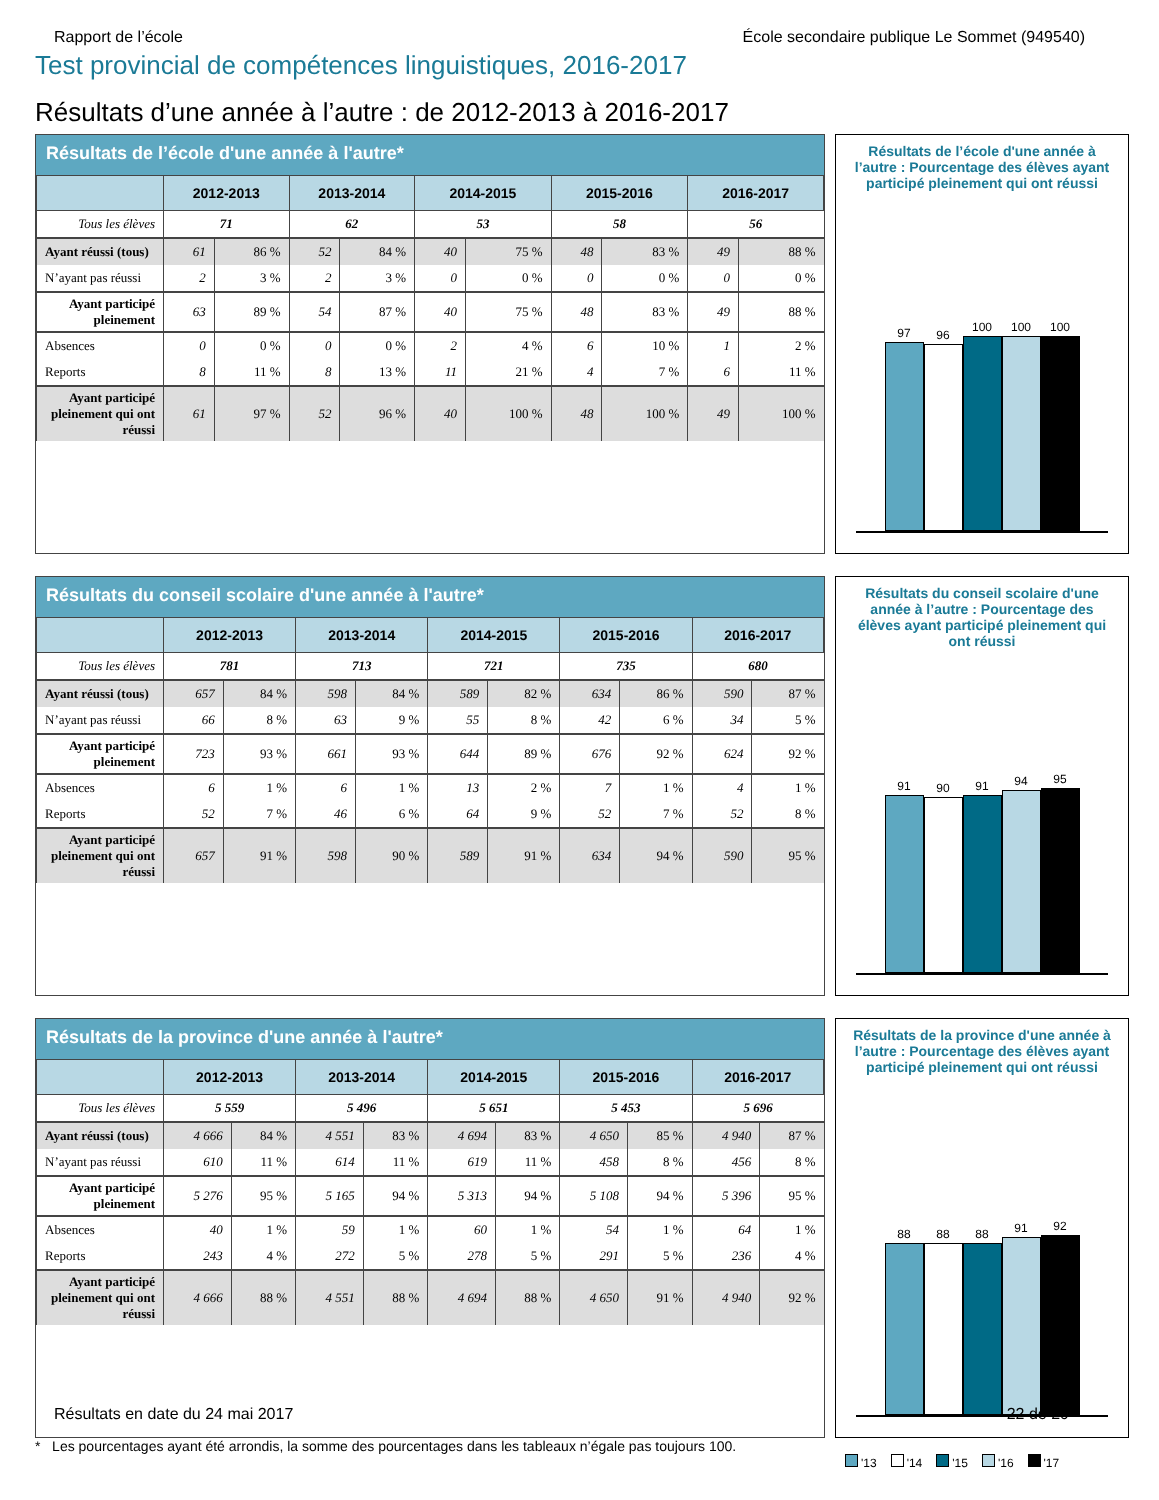Rapport de l’école École secondaire publique Le Sommet (949540)
Test provincial de compétences linguistiques, 2016-2017
Résultats d’une année à l’autre : de 2012-2013 à 2016-2017
Résultats de l’école d'une année à l'autre*
| | 2012-2013 | | 2013-2014 | | 2014-2015 | | 2015-2016 | | 2016-2017 | |
| --- | --- | --- | --- | --- | --- | --- | --- | --- | --- | --- |
| Tous les élèves | 71 | | 62 | | 53 | | 58 | | 56 | |
| Ayant réussi (tous) | 61 | 86 % | 52 | 84 % | 40 | 75 % | 48 | 83 % | 49 | 88 % |
| N’ayant pas réussi | 2 | 3 % | 2 | 3 % | 0 | 0 % | 0 | 0 % | 0 | 0 % |
| Ayant participé pleinement | 63 | 89 % | 54 | 87 % | 40 | 75 % | 48 | 83 % | 49 | 88 % |
| Absences | 0 | 0 % | 0 | 0 % | 2 | 4 % | 6 | 10 % | 1 | 2 % |
| Reports | 8 | 11 % | 8 | 13 % | 11 | 21 % | 4 | 7 % | 6 | 11 % |
| Ayant participé pleinement qui ont réussi | 61 | 97 % | 52 | 96 % | 40 | 100 % | 48 | 100 % | 49 | 100 % |
Résultats de l’école d'une année à l’autre : Pourcentage des élèves ayant participé pleinement qui ont réussi
97
96
100
100
100
Résultats du conseil scolaire d'une année à l'autre*
| | 2012-2013 | | 2013-2014 | | 2014-2015 | | 2015-2016 | | 2016-2017 | |
| --- | --- | --- | --- | --- | --- | --- | --- | --- | --- | --- |
| Tous les élèves | 781 | | 713 | | 721 | | 735 | | 680 | |
| Ayant réussi (tous) | 657 | 84 % | 598 | 84 % | 589 | 82 % | 634 | 86 % | 590 | 87 % |
| N’ayant pas réussi | 66 | 8 % | 63 | 9 % | 55 | 8 % | 42 | 6 % | 34 | 5 % |
| Ayant participé pleinement | 723 | 93 % | 661 | 93 % | 644 | 89 % | 676 | 92 % | 624 | 92 % |
| Absences | 6 | 1 % | 6 | 1 % | 13 | 2 % | 7 | 1 % | 4 | 1 % |
| Reports | 52 | 7 % | 46 | 6 % | 64 | 9 % | 52 | 7 % | 52 | 8 % |
| Ayant participé pleinement qui ont réussi | 657 | 91 % | 598 | 90 % | 589 | 91 % | 634 | 94 % | 590 | 95 % |
Résultats du conseil scolaire d'une année à l’autre : Pourcentage des élèves ayant participé pleinement qui ont réussi
91
90
91
94
95
Résultats de la province d'une année à l'autre*
| | 2012-2013 | | 2013-2014 | | 2014-2015 | | 2015-2016 | | 2016-2017 | |
| --- | --- | --- | --- | --- | --- | --- | --- | --- | --- | --- |
| Tous les élèves | 5 559 | | 5 496 | | 5 651 | | 5 453 | | 5 696 | |
| Ayant réussi (tous) | 4 666 | 84 % | 4 551 | 83 % | 4 694 | 83 % | 4 650 | 85 % | 4 940 | 87 % |
| N’ayant pas réussi | 610 | 11 % | 614 | 11 % | 619 | 11 % | 458 | 8 % | 456 | 8 % |
| Ayant participé pleinement | 5 276 | 95 % | 5 165 | 94 % | 5 313 | 94 % | 5 108 | 94 % | 5 396 | 95 % |
| Absences | 40 | 1 % | 59 | 1 % | 60 | 1 % | 54 | 1 % | 64 | 1 % |
| Reports | 243 | 4 % | 272 | 5 % | 278 | 5 % | 291 | 5 % | 236 | 4 % |
| Ayant participé pleinement qui ont réussi | 4 666 | 88 % | 4 551 | 88 % | 4 694 | 88 % | 4 650 | 91 % | 4 940 | 92 % |
Résultats de la province d'une année à l’autre : Pourcentage des élèves ayant participé pleinement qui ont réussi
88
88
88
91
92
* Les pourcentages ayant été arrondis, la somme des pourcentages dans les tableaux n’égale pas toujours 100.
'13 '14 '15 '16 '17
Résultats en date du 24 mai 2017 22 de 29